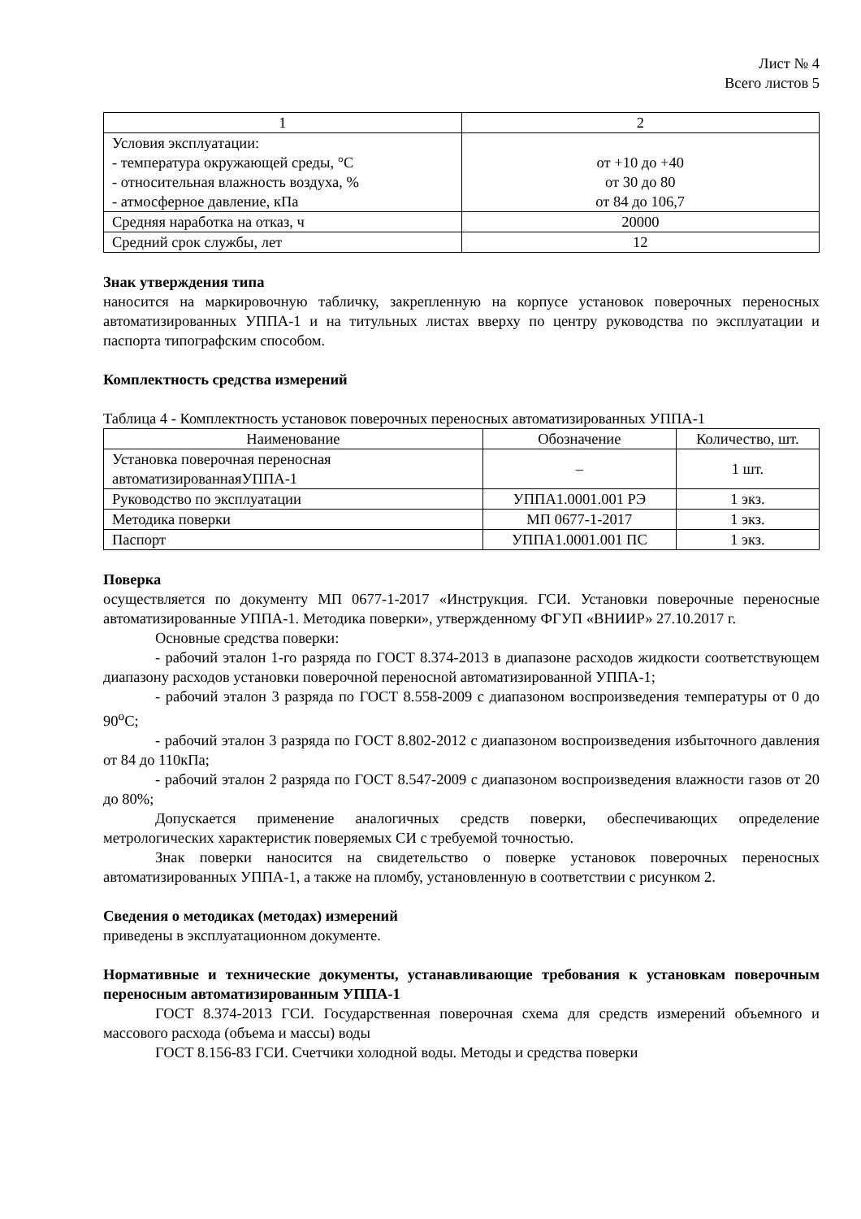Лист № 4
Всего листов 5
| 1 | 2 |
| --- | --- |
| Условия эксплуатации: - температура окружающей среды, °С - относительная влажность воздуха, % - атмосферное давление, кПа | от +10 до +40 от 30 до 80 от 84 до 106,7 |
| Средняя наработка на отказ, ч | 20000 |
| Средний срок службы, лет | 12 |
Знак утверждения типа
наносится на маркировочную табличку, закрепленную на корпусе установок поверочных переносных автоматизированных УППА-1 и на титульных листах вверху по центру руководства по эксплуатации и паспорта типографским способом.
Комплектность средства измерений
Таблица 4 - Комплектность установок поверочных переносных автоматизированных УППА-1
| Наименование | Обозначение | Количество, шт. |
| --- | --- | --- |
| Установка поверочная переносная автоматизированнаяУППА-1 | – | 1 шт. |
| Руководство по эксплуатации | УППА1.0001.001 РЭ | 1 экз. |
| Методика поверки | МП 0677-1-2017 | 1 экз. |
| Паспорт | УППА1.0001.001 ПС | 1 экз. |
Поверка
осуществляется по документу МП 0677-1-2017 «Инструкция. ГСИ. Установки поверочные переносные автоматизированные УППА-1. Методика поверки», утвержденному ФГУП «ВНИИР» 27.10.2017 г.
Основные средства поверки:
- рабочий эталон 1-го разряда по ГОСТ 8.374-2013 в диапазоне расходов жидкости соответствующем диапазону расходов установки поверочной переносной автоматизированной УППА-1;
- рабочий эталон 3 разряда по ГОСТ 8.558-2009 с диапазоном воспроизведения температуры от 0 до 90<sup>о</sup>С;
- рабочий эталон 3 разряда по ГОСТ 8.802-2012 с диапазоном воспроизведения избыточного давления от 84 до 110кПа;
- рабочий эталон 2 разряда по ГОСТ 8.547-2009 с диапазоном воспроизведения влажности газов от 20 до 80%;
Допускается применение аналогичных средств поверки, обеспечивающих определение метрологических характеристик поверяемых СИ с требуемой точностью.
Знак поверки наносится на свидетельство о поверке установок поверочных переносных автоматизированных УППА-1, а также на пломбу, установленную в соответствии с рисунком 2.
Сведения о методиках (методах) измерений
приведены в эксплуатационном документе.
Нормативные и технические документы, устанавливающие требования к установкам поверочным переносным автоматизированным УППА-1
ГОСТ 8.374-2013 ГСИ. Государственная поверочная схема для средств измерений объемного и массового расхода (объема и массы) воды
ГОСТ 8.156-83 ГСИ. Счетчики холодной воды. Методы и средства поверки